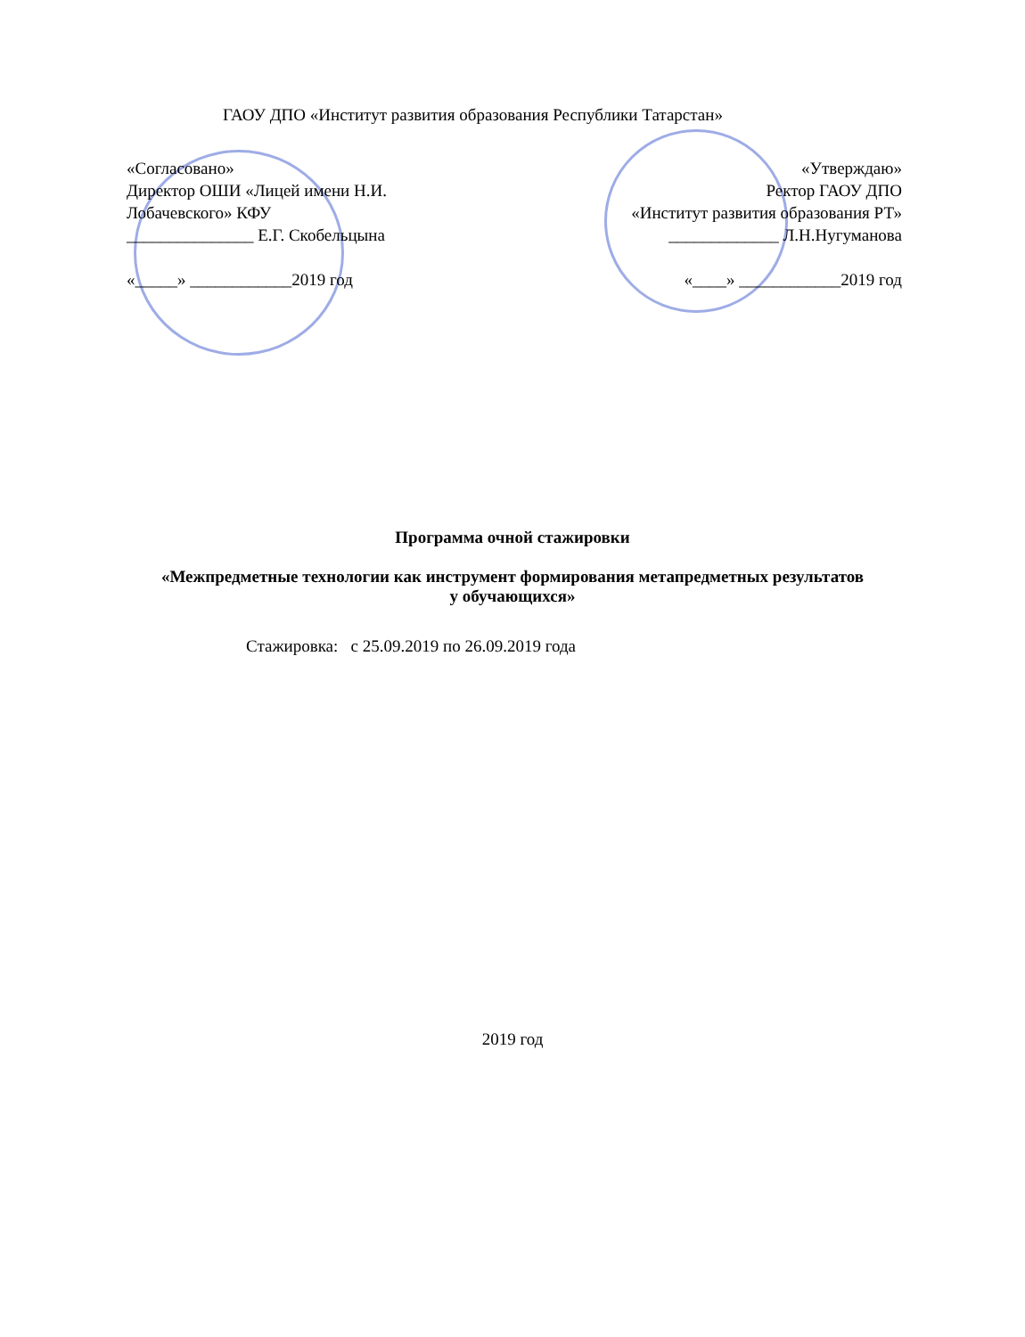ГАОУ ДПО «Институт развития образования Республики Татарстан»
«Согласовано»
Директор ОШИ «Лицей имени Н.И. Лобачевского» КФУ
_______________ Е.Г. Скобельцына
«_____» ____________2019 год
«Утверждаю»
Ректор ГАОУ ДПО
«Институт развития образования РТ»
_____________ Л.Н.Нугуманова
«____» ____________2019 год
Программа очной стажировки
«Межпредметные технологии как инструмент формирования метапредметных результатов у обучающихся»
Стажировка: с 25.09.2019 по 26.09.2019 года
2019 год